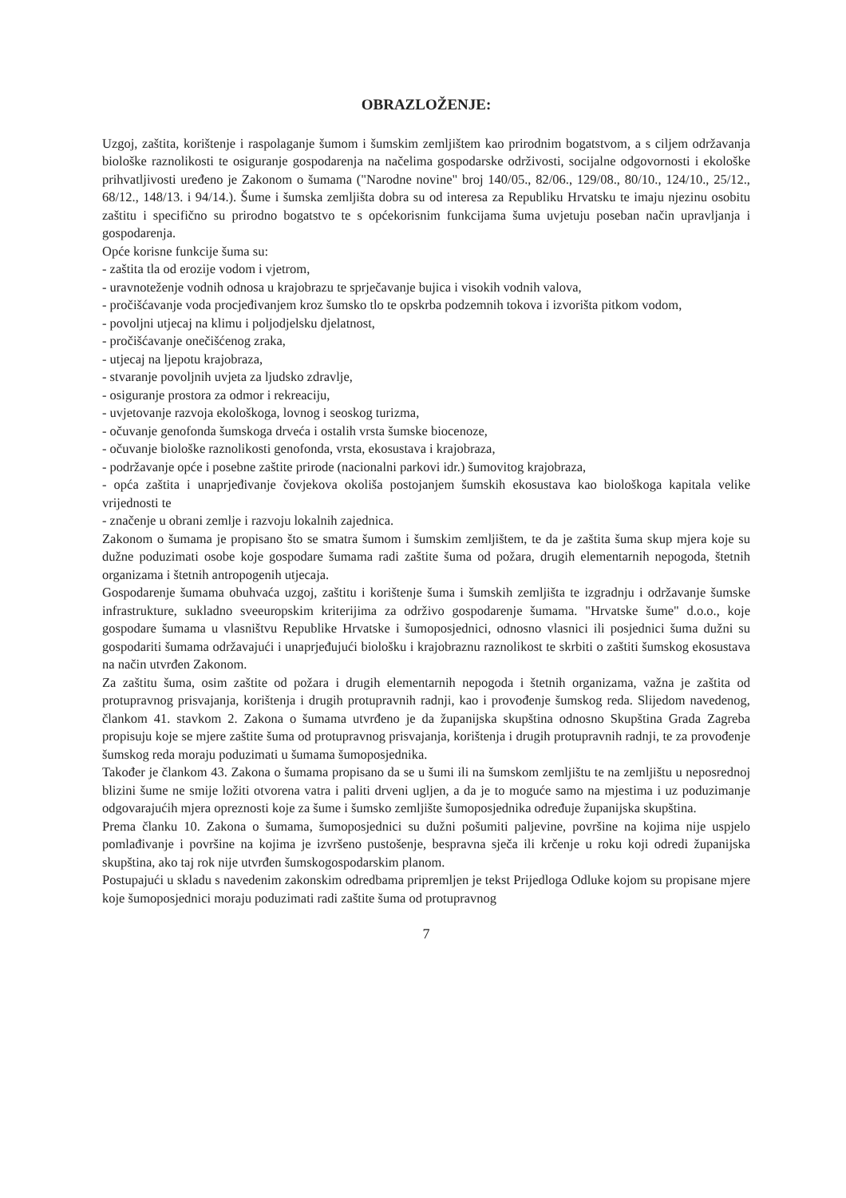OBRAZLOŽENJE:
Uzgoj, zaštita, korištenje i raspolaganje šumom i šumskim zemljištem kao prirodnim bogatstvom, a s ciljem održavanja biološke raznolikosti te osiguranje gospodarenja na načelima gospodarske održivosti, socijalne odgovornosti i ekološke prihvatljivosti uređeno je Zakonom o šumama ("Narodne novine" broj 140/05., 82/06., 129/08., 80/10., 124/10., 25/12., 68/12., 148/13. i 94/14.). Šume i šumska zemljišta dobra su od interesa za Republiku Hrvatsku te imaju njezinu osobitu zaštitu i specifično su prirodno bogatstvo te s općekorisnim funkcijama šuma uvjetuju poseban način upravljanja i gospodarenja.
Opće korisne funkcije šuma su:
- zaštita tla od erozije vodom i vjetrom,
- uravnoteženje vodnih odnosa u krajobrazu te sprječavanje bujica i visokih vodnih valova,
- pročišćavanje voda procjeđivanjem kroz šumsko tlo te opskrba podzemnih tokova i izvorišta pitkom vodom,
- povoljni utjecaj na klimu i poljodjelsku djelatnost,
- pročišćavanje onečišćenog zraka,
- utjecaj na ljepotu krajobraza,
- stvaranje povoljnih uvjeta za ljudsko zdravlje,
- osiguranje prostora za odmor i rekreaciju,
- uvjetovanje razvoja ekološkoga, lovnog i seoskog turizma,
- očuvanje genofonda šumskoga drveća i ostalih vrsta šumske biocenoze,
- očuvanje biološke raznolikosti genofonda, vrsta, ekosustava i krajobraza,
- podržavanje opće i posebne zaštite prirode (nacionalni parkovi idr.) šumovitog krajobraza,
- opća zaštita i unaprjeđivanje čovjekova okoliša postojanjem šumskih ekosustava kao biološkoga kapitala velike vrijednosti te
- značenje u obrani zemlje i razvoju lokalnih zajednica.
Zakonom o šumama je propisano što se smatra šumom i šumskim zemljištem, te da je zaštita šuma skup mjera koje su dužne poduzimati osobe koje gospodare šumama radi zaštite šuma od požara, drugih elementarnih nepogoda, štetnih organizama i štetnih antropogenih utjecaja.
Gospodarenje šumama obuhvaća uzgoj, zaštitu i korištenje šuma i šumskih zemljišta te izgradnju i održavanje šumske infrastrukture, sukladno sveeuropskim kriterijima za održivo gospodarenje šumama. "Hrvatske šume" d.o.o., koje gospodare šumama u vlasništvu Republike Hrvatske i šumoposjednici, odnosno vlasnici ili posjednici šuma dužni su gospodariti šumama održavajući i unaprjeđujući biološku i krajobraznu raznolikost te skrbiti o zaštiti šumskog ekosustava na način utvrđen Zakonom.
Za zaštitu šuma, osim zaštite od požara i drugih elementarnih nepogoda i štetnih organizama, važna je zaštita od protupravnog prisvajanja, korištenja i drugih protupravnih radnji, kao i provođenje šumskog reda. Slijedom navedenog, člankom 41. stavkom 2. Zakona o šumama utvrđeno je da županijska skupština odnosno Skupština Grada Zagreba propisuju koje se mjere zaštite šuma od protupravnog prisvajanja, korištenja i drugih protupravnih radnji, te za provođenje šumskog reda moraju poduzimati u šumama šumoposjednika.
Također je člankom 43. Zakona o šumama propisano da se u šumi ili na šumskom zemljištu te na zemljištu u neposrednoj blizini šume ne smije ložiti otvorena vatra i paliti drveni ugljen, a da je to moguće samo na mjestima i uz poduzimanje odgovarajućih mjera opreznosti koje za šume i šumsko zemljište šumoposjednika određuje županijska skupština.
Prema članku 10. Zakona o šumama, šumoposjednici su dužni pošumiti paljevine, površine na kojima nije uspjelo pomlađivanje i površine na kojima je izvršeno pustošenje, bespravna sječa ili krčenje u roku koji odredi županijska skupština, ako taj rok nije utvrđen šumskogospodarskim planom.
Postupajući u skladu s navedenim zakonskim odredbama pripremljen je tekst Prijedloga Odluke kojom su propisane mjere koje šumoposjednici moraju poduzimati radi zaštite šuma od protupravnog
7